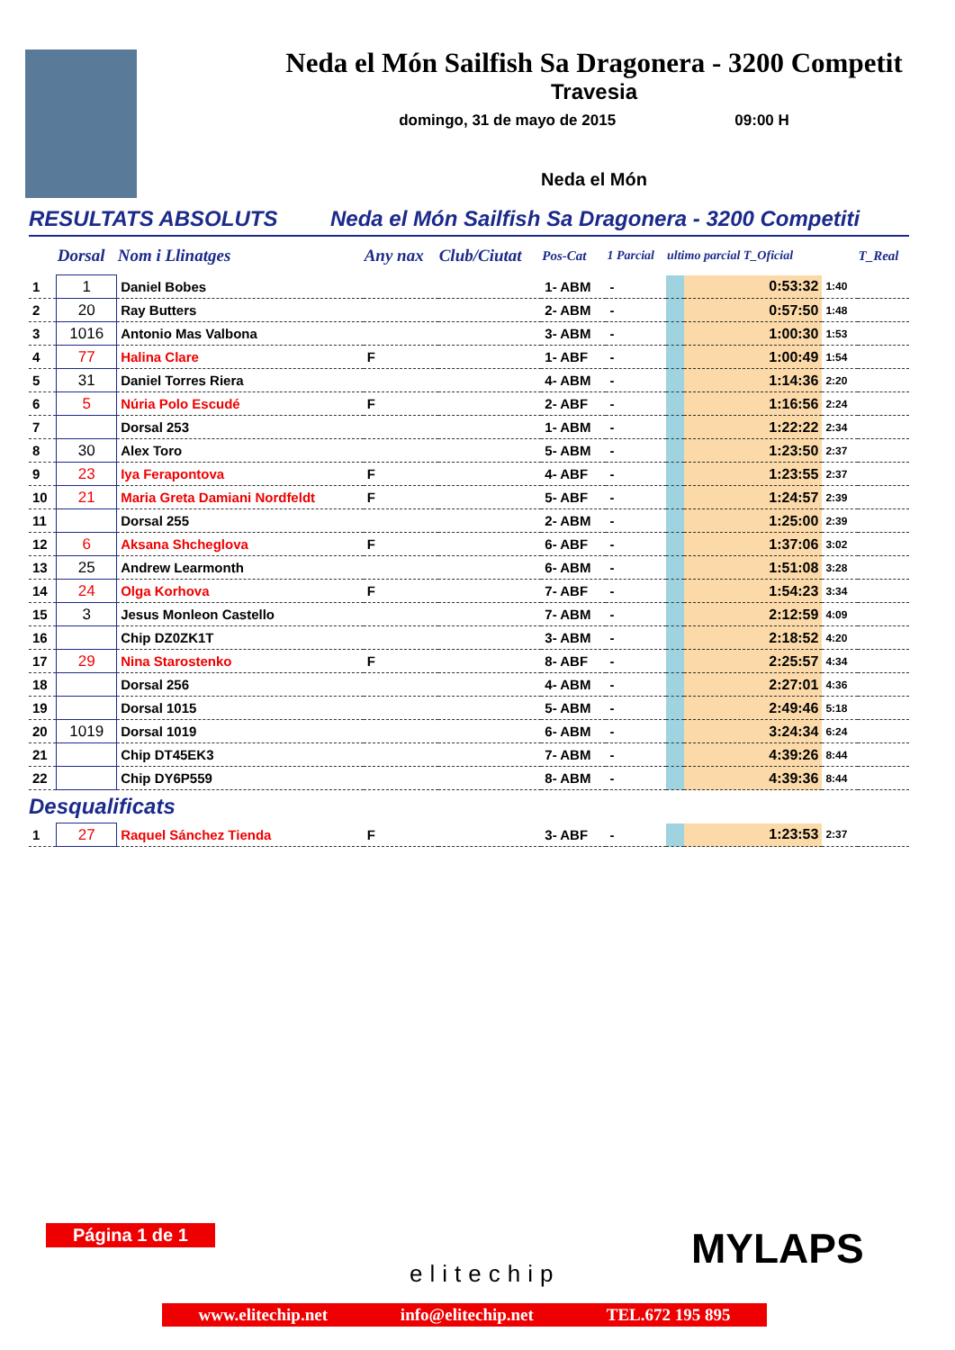Neda el Món Sailfish Sa Dragonera - 3200 Competit
Travesia
domingo, 31 de mayo de 2015 09:00 H
Neda el Món
RESULTATS ABSOLUTS Neda el Món Sailfish Sa Dragonera - 3200 Competiti
| | Dorsal | Nom i Llinatges | Any nax | Club/Ciutat | Pos-Cat | 1 Parcial | ultimo parcial T_Oficial | | | T_Real |
| --- | --- | --- | --- | --- | --- | --- | --- | --- | --- | --- |
| 1 | 1 | Daniel Bobes | | | 1- ABM | - | | 0:53:32 | 1:40 | |
| 2 | 20 | Ray Butters | | | 2- ABM | - | | 0:57:50 | 1:48 | |
| 3 | 1016 | Antonio Mas Valbona | | | 3- ABM | - | | 1:00:30 | 1:53 | |
| 4 | 77 | Halina Clare | F | | 1- ABF | - | | 1:00:49 | 1:54 | |
| 5 | 31 | Daniel Torres Riera | | | 4- ABM | - | | 1:14:36 | 2:20 | |
| 6 | 5 | Núria Polo Escudé | F | | 2- ABF | - | | 1:16:56 | 2:24 | |
| 7 | | Dorsal 253 | | | 1- ABM | - | | 1:22:22 | 2:34 | |
| 8 | 30 | Alex Toro | | | 5- ABM | - | | 1:23:50 | 2:37 | |
| 9 | 23 | Iya Ferapontova | F | | 4- ABF | - | | 1:23:55 | 2:37 | |
| 10 | 21 | Maria Greta Damiani Nordfeldt | F | | 5- ABF | - | | 1:24:57 | 2:39 | |
| 11 | | Dorsal 255 | | | 2- ABM | - | | 1:25:00 | 2:39 | |
| 12 | 6 | Aksana Shcheglova | F | | 6- ABF | - | | 1:37:06 | 3:02 | |
| 13 | 25 | Andrew Learmonth | | | 6- ABM | - | | 1:51:08 | 3:28 | |
| 14 | 24 | Olga Korhova | F | | 7- ABF | - | | 1:54:23 | 3:34 | |
| 15 | 3 | Jesus Monleon Castello | | | 7- ABM | - | | 2:12:59 | 4:09 | |
| 16 | | Chip DZ0ZK1T | | | 3- ABM | - | | 2:18:52 | 4:20 | |
| 17 | 29 | Nina Starostenko | F | | 8- ABF | - | | 2:25:57 | 4:34 | |
| 18 | | Dorsal 256 | | | 4- ABM | - | | 2:27:01 | 4:36 | |
| 19 | | Dorsal 1015 | | | 5- ABM | - | | 2:49:46 | 5:18 | |
| 20 | 1019 | Dorsal 1019 | | | 6- ABM | - | | 3:24:34 | 6:24 | |
| 21 | | Chip DT45EK3 | | | 7- ABM | - | | 4:39:26 | 8:44 | |
| 22 | | Chip DY6P559 | | | 8- ABM | - | | 4:39:36 | 8:44 | |
| Desqualificats | | | | | | | | | | |
| 1 | 27 | Raquel Sánchez Tienda | F | | 3- ABF | - | | 1:23:53 | 2:37 | |
Página 1 de 1
elitechip
MYLAPS
www.elitechip.net info@elitechip.net TEL.672 195 895